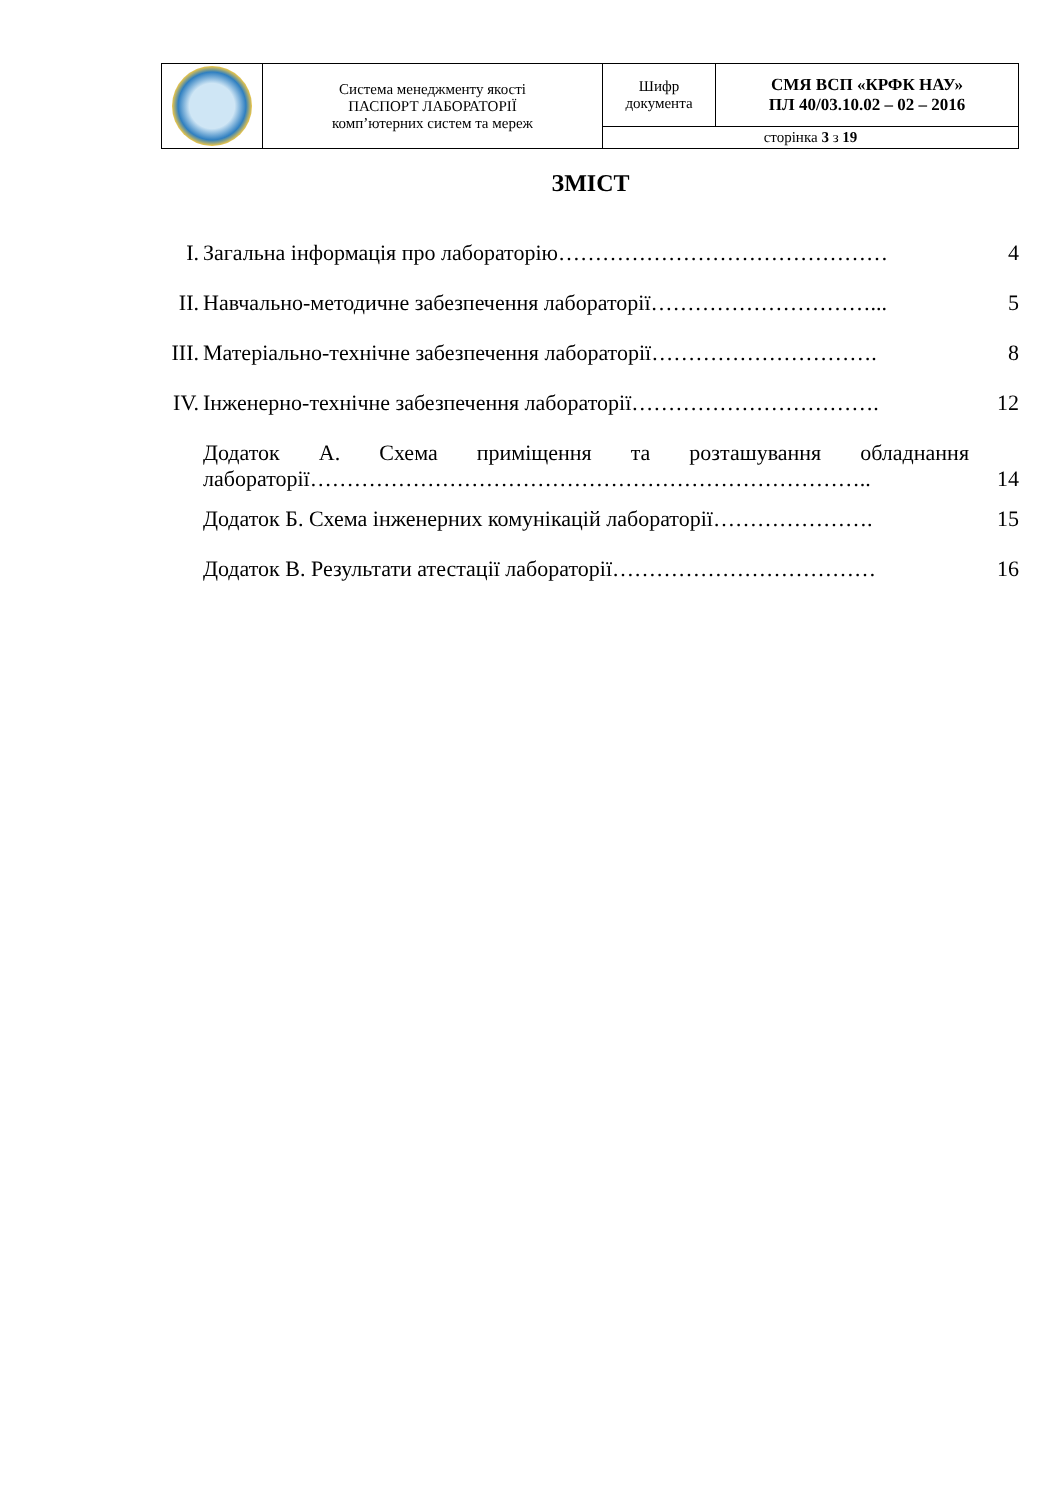| | Система менеджменту якості ПАСПОРТ ЛАБОРАТОРІЇ комп’ютерних систем та мереж | Шифр документа | СМЯ ВСП «КРФК НАУ» ПЛ 40/03.10.02 – 02 – 2016 |
| | | сторінка 3 з 19 | |
ЗМІСТ
I. Загальна інформація про лабораторію……………………………………… 4
II. Навчально-методичне забезпечення лабораторії…………………………... 5
III. Матеріально-технічне забезпечення лабораторії…………………………. 8
IV. Інженерно-технічне забезпечення лабораторії……………………………. 12
Додаток А. Схема приміщення та розташування обладнання лабораторії………………………………………………………………….. 14
Додаток Б. Схема інженерних комунікацій лабораторії…………………. 15
Додаток В. Результати атестації лабораторії……………………………… 16